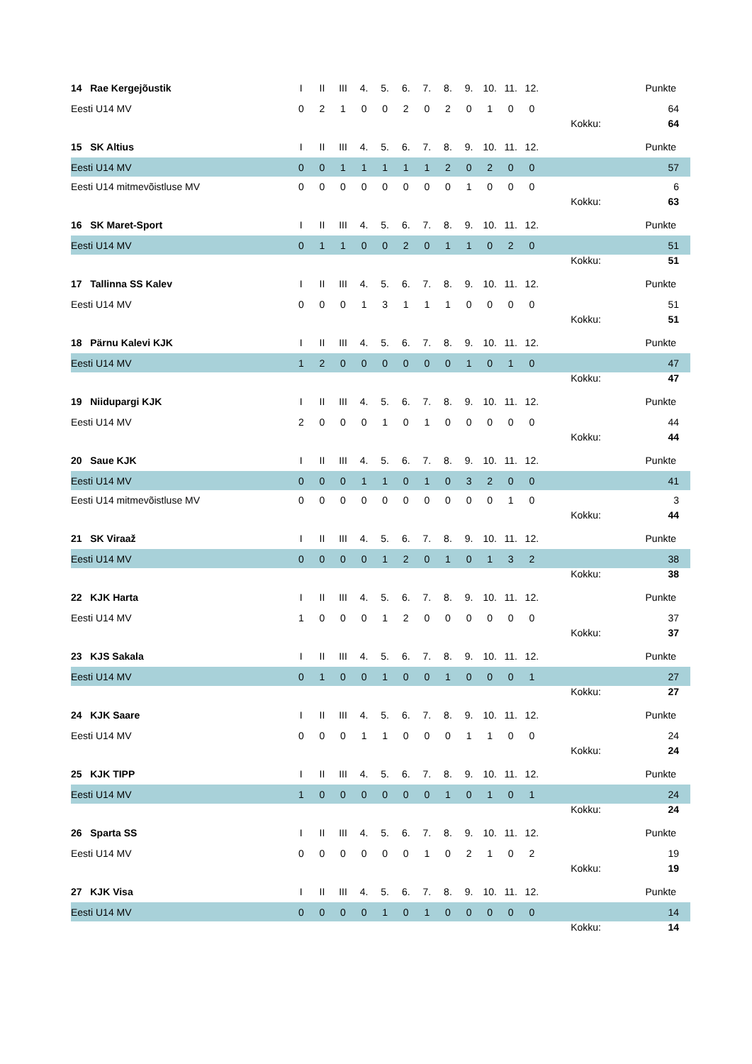| 14 Rae Kergejõustik | I | II | III | 4. | 5. | 6. | 7. | 8. | 9. | 10. | 11. | 12. | | Punkte |
| Eesti U14 MV | 0 | 2 | 1 | 0 | 0 | 2 | 0 | 2 | 0 | 1 | 0 | 0 | | 64 |
| | | | | | | | | | | | | | Kokku: | 64 |
| 15 SK Altius | I | II | III | 4. | 5. | 6. | 7. | 8. | 9. | 10. | 11. | 12. | | Punkte |
| Eesti U14 MV | 0 | 0 | 1 | 1 | 1 | 1 | 1 | 2 | 0 | 2 | 0 | 0 | | 57 |
| Eesti U14 mitmevõistluse MV | 0 | 0 | 0 | 0 | 0 | 0 | 0 | 0 | 1 | 0 | 0 | 0 | | 6 |
| | | | | | | | | | | | | | Kokku: | 63 |
| 16 SK Maret-Sport | I | II | III | 4. | 5. | 6. | 7. | 8. | 9. | 10. | 11. | 12. | | Punkte |
| Eesti U14 MV | 0 | 1 | 1 | 0 | 0 | 2 | 0 | 1 | 1 | 0 | 2 | 0 | | 51 |
| | | | | | | | | | | | | | Kokku: | 51 |
| 17 Tallinna SS Kalev | I | II | III | 4. | 5. | 6. | 7. | 8. | 9. | 10. | 11. | 12. | | Punkte |
| Eesti U14 MV | 0 | 0 | 0 | 1 | 3 | 1 | 1 | 1 | 0 | 0 | 0 | 0 | | 51 |
| | | | | | | | | | | | | | Kokku: | 51 |
| 18 Pärnu Kalevi KJK | I | II | III | 4. | 5. | 6. | 7. | 8. | 9. | 10. | 11. | 12. | | Punkte |
| Eesti U14 MV | 1 | 2 | 0 | 0 | 0 | 0 | 0 | 0 | 1 | 0 | 1 | 0 | | 47 |
| | | | | | | | | | | | | | Kokku: | 47 |
| 19 Niidupargi KJK | I | II | III | 4. | 5. | 6. | 7. | 8. | 9. | 10. | 11. | 12. | | Punkte |
| Eesti U14 MV | 2 | 0 | 0 | 0 | 1 | 0 | 1 | 0 | 0 | 0 | 0 | 0 | | 44 |
| | | | | | | | | | | | | | Kokku: | 44 |
| 20 Saue KJK | I | II | III | 4. | 5. | 6. | 7. | 8. | 9. | 10. | 11. | 12. | | Punkte |
| Eesti U14 MV | 0 | 0 | 0 | 1 | 1 | 0 | 1 | 0 | 3 | 2 | 0 | 0 | | 41 |
| Eesti U14 mitmevõistluse MV | 0 | 0 | 0 | 0 | 0 | 0 | 0 | 0 | 0 | 0 | 1 | 0 | | 3 |
| | | | | | | | | | | | | | Kokku: | 44 |
| 21 SK Viraaž | I | II | III | 4. | 5. | 6. | 7. | 8. | 9. | 10. | 11. | 12. | | Punkte |
| Eesti U14 MV | 0 | 0 | 0 | 0 | 1 | 2 | 0 | 1 | 0 | 1 | 3 | 2 | | 38 |
| | | | | | | | | | | | | | Kokku: | 38 |
| 22 KJK Harta | I | II | III | 4. | 5. | 6. | 7. | 8. | 9. | 10. | 11. | 12. | | Punkte |
| Eesti U14 MV | 1 | 0 | 0 | 0 | 1 | 2 | 0 | 0 | 0 | 0 | 0 | 0 | | 37 |
| | | | | | | | | | | | | | Kokku: | 37 |
| 23 KJS Sakala | I | II | III | 4. | 5. | 6. | 7. | 8. | 9. | 10. | 11. | 12. | | Punkte |
| Eesti U14 MV | 0 | 1 | 0 | 0 | 1 | 0 | 0 | 1 | 0 | 0 | 0 | 1 | | 27 |
| | | | | | | | | | | | | | Kokku: | 27 |
| 24 KJK Saare | I | II | III | 4. | 5. | 6. | 7. | 8. | 9. | 10. | 11. | 12. | | Punkte |
| Eesti U14 MV | 0 | 0 | 0 | 1 | 1 | 0 | 0 | 0 | 1 | 1 | 0 | 0 | | 24 |
| | | | | | | | | | | | | | Kokku: | 24 |
| 25 KJK TIPP | I | II | III | 4. | 5. | 6. | 7. | 8. | 9. | 10. | 11. | 12. | | Punkte |
| Eesti U14 MV | 1 | 0 | 0 | 0 | 0 | 0 | 0 | 1 | 0 | 1 | 0 | 1 | | 24 |
| | | | | | | | | | | | | | Kokku: | 24 |
| 26 Sparta SS | I | II | III | 4. | 5. | 6. | 7. | 8. | 9. | 10. | 11. | 12. | | Punkte |
| Eesti U14 MV | 0 | 0 | 0 | 0 | 0 | 0 | 1 | 0 | 2 | 1 | 0 | 2 | | 19 |
| | | | | | | | | | | | | | Kokku: | 19 |
| 27 KJK Visa | I | II | III | 4. | 5. | 6. | 7. | 8. | 9. | 10. | 11. | 12. | | Punkte |
| Eesti U14 MV | 0 | 0 | 0 | 0 | 1 | 0 | 1 | 0 | 0 | 0 | 0 | 0 | | 14 |
| | | | | | | | | | | | | | Kokku: | 14 |